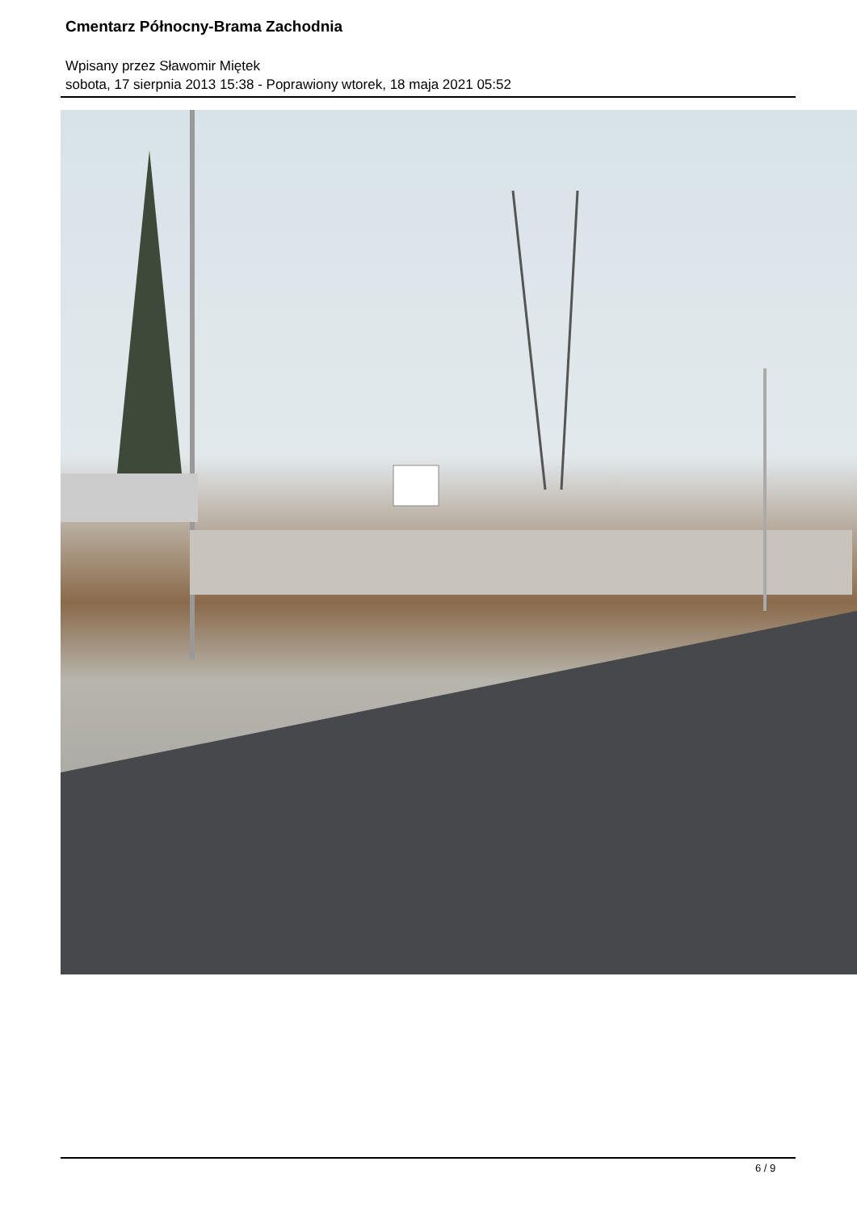Cmentarz Północny-Brama Zachodnia
Wpisany przez Sławomir Miętek
sobota, 17 sierpnia 2013 15:38 - Poprawiony wtorek, 18 maja 2021 05:52
6 / 9